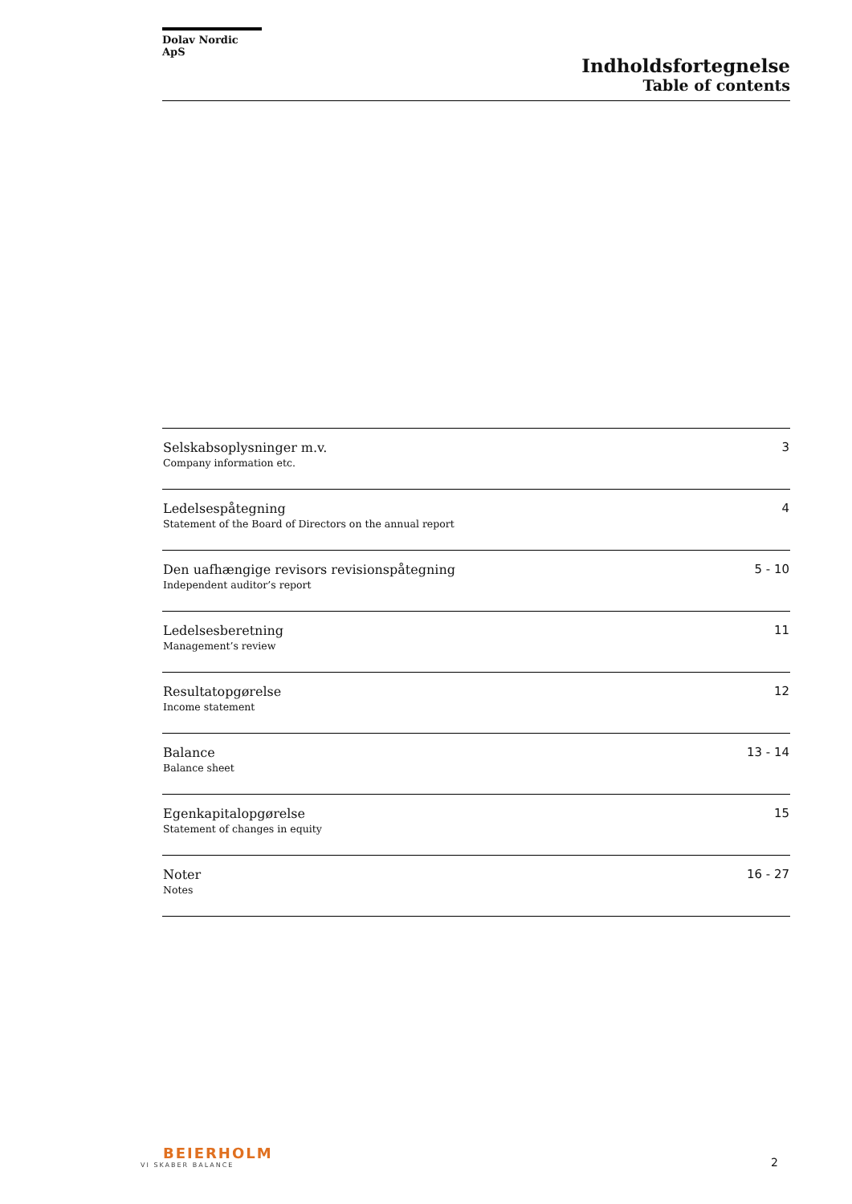Dolav Nordic ApS
Indholdsfortegnelse
Table of contents
| Selskabsoplysninger m.v. Company information etc. | 3 |
| Ledelsespåtegning Statement of the Board of Directors on the annual report | 4 |
| Den uafhængige revisors revisionspåtegning Independent auditor’s report | 5 - 10 |
| Ledelsesberetning Management’s review | 11 |
| Resultatopgørelse Income statement | 12 |
| Balance Balance sheet | 13 - 14 |
| Egenkapitalopgørelse Statement of changes in equity | 15 |
| Noter Notes | 16 - 27 |
BEIERHOLM
VI SKABER BALANCE
2